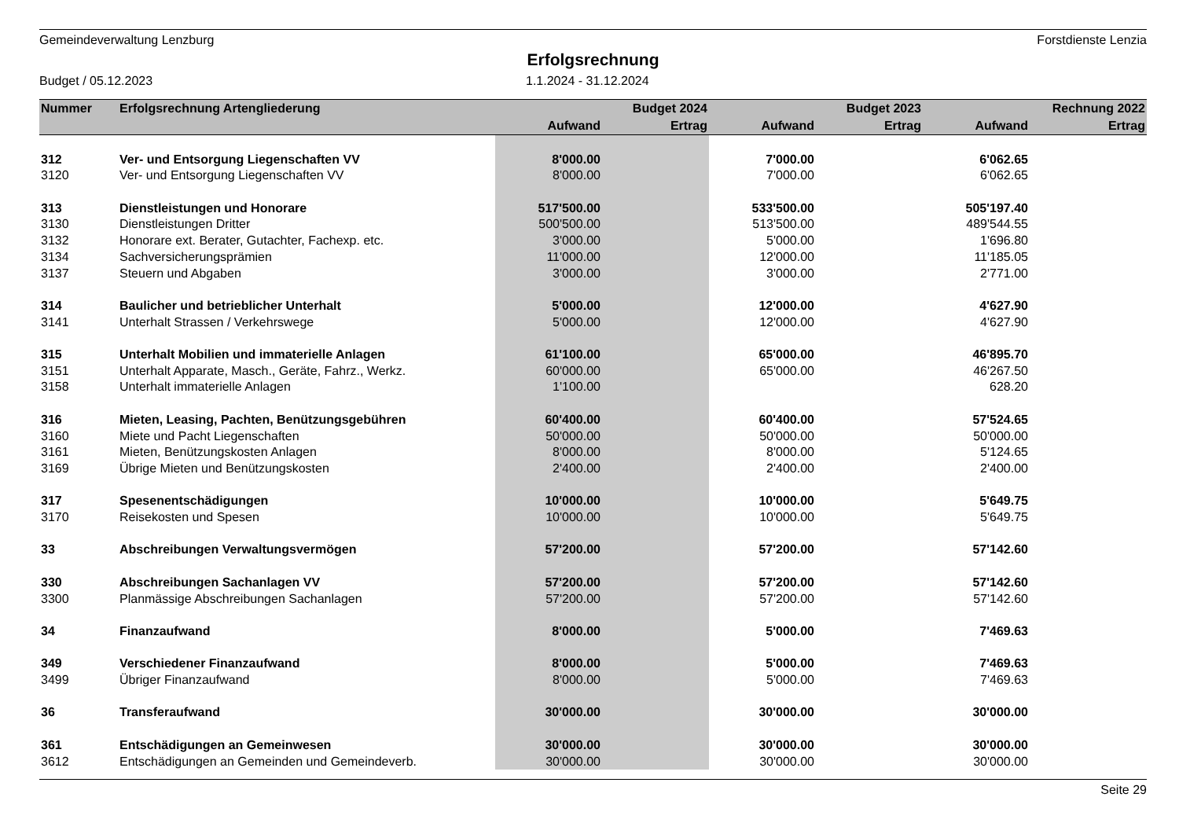Gemeindeverwaltung Lenzburg Forstdienste Lenzia
Erfolgsrechnung
Budget / 05.12.2023 1.1.2024 - 31.12.2024
| Nummer | Erfolgsrechnung Artengliederung | | Budget 2024 | | Budget 2023 | | Rechnung 2022 |
| --- | --- | --- | --- | --- | --- | --- | --- |
| | | Aufwand | Ertrag | Aufwand | Ertrag | Aufwand | Ertrag |
| 312 | Ver- und Entsorgung Liegenschaften VV | 8'000.00 | | 7'000.00 | | 6'062.65 | |
| 3120 | Ver- und Entsorgung Liegenschaften VV | 8'000.00 | | 7'000.00 | | 6'062.65 | |
| 313 | Dienstleistungen und Honorare | 517'500.00 | | 533'500.00 | | 505'197.40 | |
| 3130 | Dienstleistungen Dritter | 500'500.00 | | 513'500.00 | | 489'544.55 | |
| 3132 | Honorare ext. Berater, Gutachter, Fachexp. etc. | 3'000.00 | | 5'000.00 | | 1'696.80 | |
| 3134 | Sachversicherungsprämien | 11'000.00 | | 12'000.00 | | 11'185.05 | |
| 3137 | Steuern und Abgaben | 3'000.00 | | 3'000.00 | | 2'771.00 | |
| 314 | Baulicher und betrieblicher Unterhalt | 5'000.00 | | 12'000.00 | | 4'627.90 | |
| 3141 | Unterhalt Strassen / Verkehrswege | 5'000.00 | | 12'000.00 | | 4'627.90 | |
| 315 | Unterhalt Mobilien und immaterielle Anlagen | 61'100.00 | | 65'000.00 | | 46'895.70 | |
| 3151 | Unterhalt Apparate, Masch., Geräte, Fahrz., Werkz. | 60'000.00 | | 65'000.00 | | 46'267.50 | |
| 3158 | Unterhalt immaterielle Anlagen | 1'100.00 | | | | 628.20 | |
| 316 | Mieten, Leasing, Pachten, Benützungsgebühren | 60'400.00 | | 60'400.00 | | 57'524.65 | |
| 3160 | Miete und Pacht Liegenschaften | 50'000.00 | | 50'000.00 | | 50'000.00 | |
| 3161 | Mieten, Benützungskosten Anlagen | 8'000.00 | | 8'000.00 | | 5'124.65 | |
| 3169 | Übrige Mieten und Benützungskosten | 2'400.00 | | 2'400.00 | | 2'400.00 | |
| 317 | Spesenentschädigungen | 10'000.00 | | 10'000.00 | | 5'649.75 | |
| 3170 | Reisekosten und Spesen | 10'000.00 | | 10'000.00 | | 5'649.75 | |
| 33 | Abschreibungen Verwaltungsvermögen | 57'200.00 | | 57'200.00 | | 57'142.60 | |
| 330 | Abschreibungen Sachanlagen VV | 57'200.00 | | 57'200.00 | | 57'142.60 | |
| 3300 | Planmässige Abschreibungen Sachanlagen | 57'200.00 | | 57'200.00 | | 57'142.60 | |
| 34 | Finanzaufwand | 8'000.00 | | 5'000.00 | | 7'469.63 | |
| 349 | Verschiedener Finanzaufwand | 8'000.00 | | 5'000.00 | | 7'469.63 | |
| 3499 | Übriger Finanzaufwand | 8'000.00 | | 5'000.00 | | 7'469.63 | |
| 36 | Transferaufwand | 30'000.00 | | 30'000.00 | | 30'000.00 | |
| 361 | Entschädigungen an Gemeinwesen | 30'000.00 | | 30'000.00 | | 30'000.00 | |
| 3612 | Entschädigungen an Gemeinden und Gemeindeverb. | 30'000.00 | | 30'000.00 | | 30'000.00 | |
Seite 29